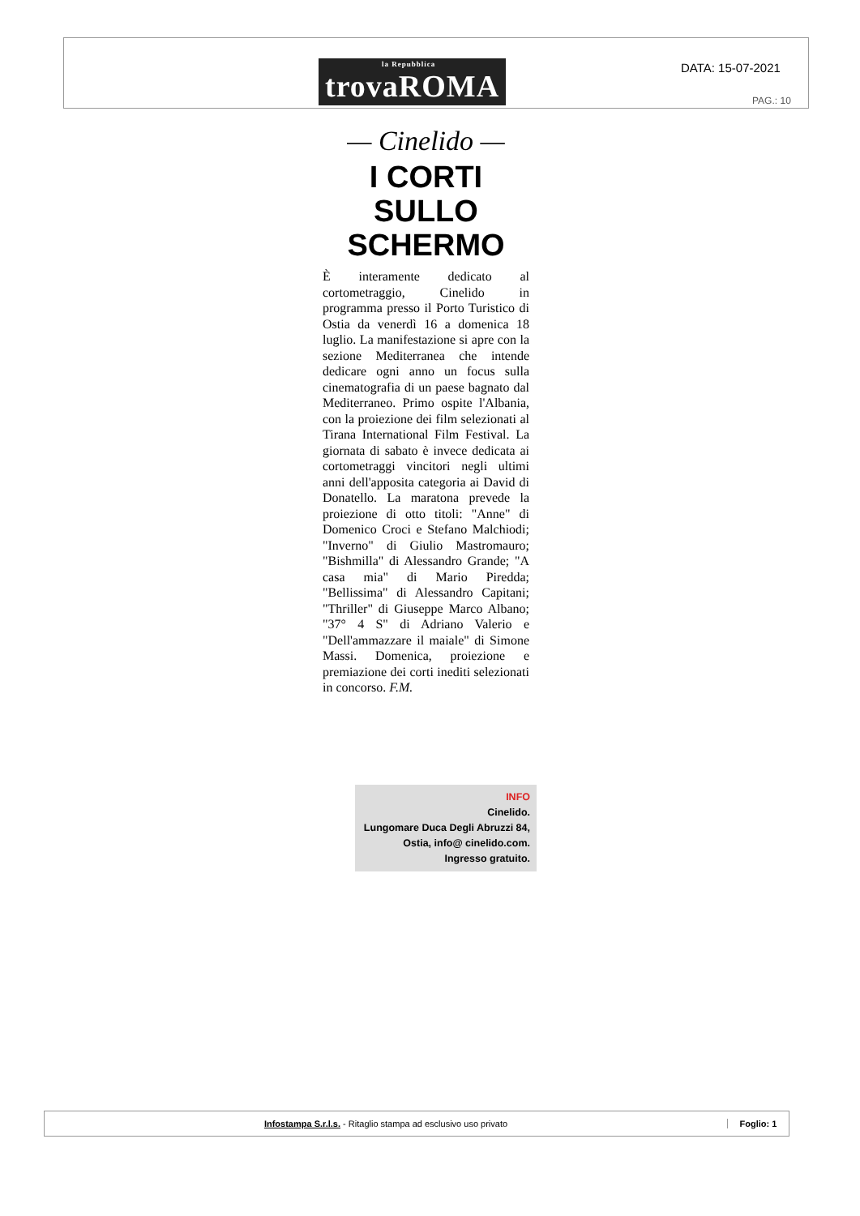la Repubblica
trovaROMA
DATA: 15-07-2021
PAG.: 10
— Cinelido —
I CORTI
SULLO SCHERMO
È interamente dedicato al cortometraggio, Cinelido in programma presso il Porto Turistico di Ostia da venerdì 16 a domenica 18 luglio. La manifestazione si apre con la sezione Mediterranea che intende dedicare ogni anno un focus sulla cinematografia di un paese bagnato dal Mediterraneo. Primo ospite l'Albania, con la proiezione dei film selezionati al Tirana International Film Festival. La giornata di sabato è invece dedicata ai cortometraggi vincitori negli ultimi anni dell'apposita categoria ai David di Donatello. La maratona prevede la proiezione di otto titoli: "Anne" di Domenico Croci e Stefano Malchiodi; "Inverno" di Giulio Mastromauro; "Bishmilla" di Alessandro Grande; "A casa mia" di Mario Piredda; "Bellissima" di Alessandro Capitani; "Thriller" di Giuseppe Marco Albano; "37° 4 S" di Adriano Valerio e "Dell'ammazzare il maiale" di Simone Massi. Domenica, proiezione e premiazione dei corti inediti selezionati in concorso. F.M.
INFO
Cinelido.
Lungomare Duca Degli Abruzzi 84, Ostia, info@ cinelido.com. Ingresso gratuito.
Infostampa S.r.l.s. - Ritaglio stampa ad esclusivo uso privato
Foglio: 1